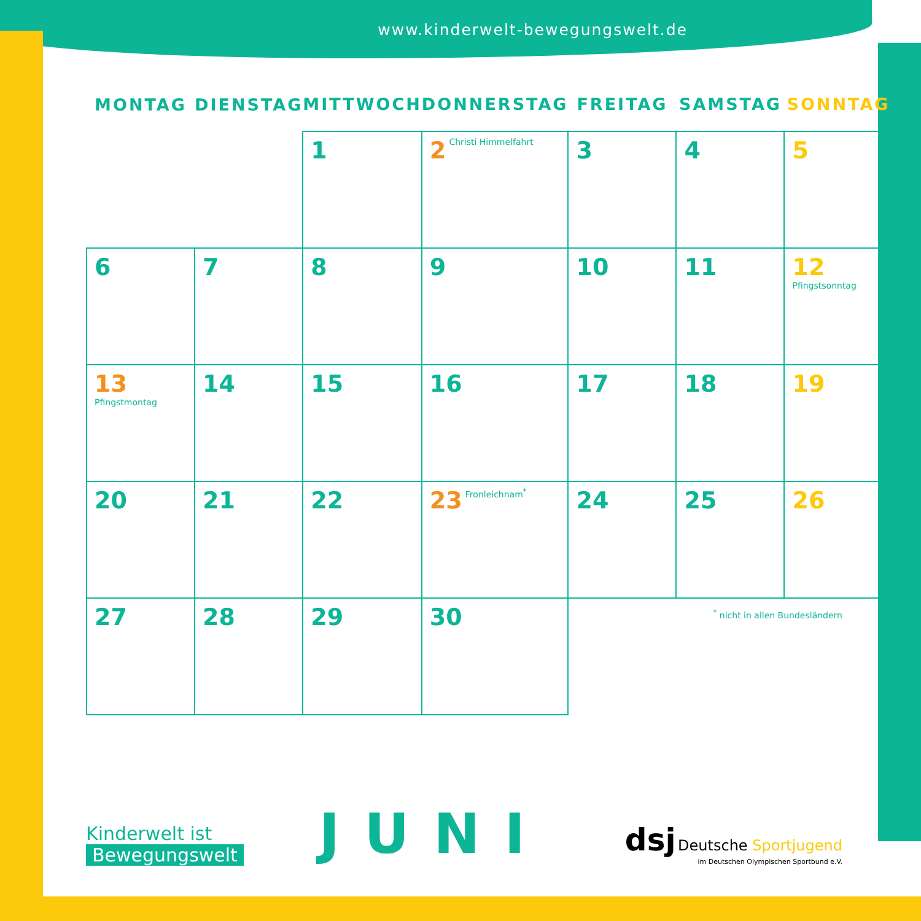www.kinderwelt-bewegungswelt.de
| MONTAG | DIENSTAG | MITTWOCH | DONNERSTAG | FREITAG | SAMSTAG | SONNTAG |
| --- | --- | --- | --- | --- | --- | --- |
| | | 1 | 2 Christi Himmelfahrt | 3 | 4 | 5 |
| 6 | 7 | 8 | 9 | 10 | 11 | 12 Pfingstsonntag |
| 13 Pfingstmontag | 14 | 15 | 16 | 17 | 18 | 19 |
| 20 | 21 | 22 | 23 Fronleichnam<sup>*</sup> | 24 | 25 | 26 |
| 27 | 28 | 29 | 30 | | | |
<sup>*</sup> nicht in allen Bundesländern
Kinderwelt ist
Bewegungswelt
JUNI
dsj Deutsche Sportjugend
im Deutschen Olympischen Sportbund e.V.